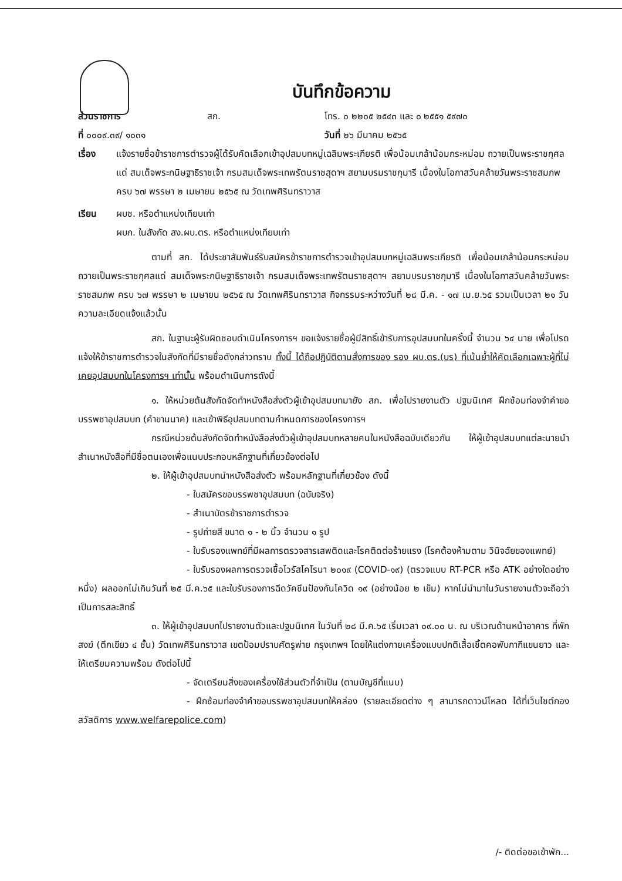บันทึกข้อความ
ส่วนราชการ สก. โทร. ๐ ๒๒๐๕ ๒๕๔๓ และ ๐ ๒๕๕๑ ๕๙๗๐
ที่ ๐๐๐๙.๓๙/ ๑๐๓๑ วันที่ ๒๖ มีนาคม ๒๕๖๕
เรื่อง แจ้งรายชื่อข้าราชการตำรวจผู้ได้รับคัดเลือกเข้าอุปสมบทหมู่เฉลิมพระเกียรติ เพื่อน้อมเกล้าน้อมกระหม่อม ถวายเป็นพระราชกุศลแด่ สมเด็จพระกนิษฐาธิราชเจ้า กรมสมเด็จพระเทพรัตนราชสุดาฯ สยามบรมราชกุมารี เนื่องในโอกาสวันคล้ายวันพระราชสมภพ ครบ ๖๗ พรรษา ๒ เมษายน ๒๕๖๕ ณ วัดเทพศิรินทราวาส
เรียน ผบช. หรือตำแหน่งเทียบเท่า
ผบก. ในสังกัด สง.ผบ.ตร. หรือตำแหน่งเทียบเท่า
ตามที่ สก. ได้ประชาสัมพันธ์รับสมัครข้าราชการตำรวจเข้าอุปสมบทหมู่เฉลิมพระเกียรติ เพื่อน้อมเกล้าน้อมกระหม่อมถวายเป็นพระราชกุศลแด่ สมเด็จพระกนิษฐาธิราชเจ้า กรมสมเด็จพระเทพรัตนราชสุดาฯ สยามบรมราชกุมารี เนื่องในโอกาสวันคล้ายวันพระราชสมภพ ครบ ๖๗ พรรษา ๒ เมษายน ๒๕๖๕ ณ วัดเทพศิรินทราวาส กิจกรรมระหว่างวันที่ ๒๘ มี.ค. - ๑๗ เม.ย.๖๕ รวมเป็นเวลา ๒๑ วัน ความละเอียดแจ้งแล้วนั้น
สก. ในฐานะผู้รับผิดชอบดำเนินโครงการฯ ขอแจ้งรายชื่อผู้มีสิทธิ์เข้ารับการอุปสมบทในครั้งนี้ จำนวน ๖๔ นาย เพื่อโปรดแจ้งให้ข้าราชการตำรวจในสังกัดที่มีรายชื่อดังกล่าวทราบ ทั้งนี้ ได้ถือปฏิบัติตามสั่งการของ รอง ผบ.ตร.(บร) ที่เน้นย้ำให้คัดเลือกเฉพาะผู้ที่ไม่เคยอุปสมบทในโครงการฯ เท่านั้น พร้อมดำเนินการดังนี้
๑. ให้หน่วยต้นสังกัดจัดทำหนังสือส่งตัวผู้เข้าอุปสมบทมายัง สก. เพื่อไปรายงานตัว ปฐมนิเทศ ฝึกซ้อมท่องจำคำขอบรรพชาอุปสมบท (คำขานนาค) และเข้าพิธีอุปสมบทตามกำหนดการของโครงการฯ
กรณีหน่วยต้นสังกัดจัดทำหนังสือส่งตัวผู้เข้าอุปสมบทหลายคนในหนังสือฉบับเดียวกัน ให้ผู้เข้าอุปสมบทแต่ละนายนำสำเนาหนังสือที่มีชื่อตนเองเพื่อแนบประกอบหลักฐานที่เกี่ยวข้องต่อไป
๒. ให้ผู้เข้าอุปสมบทนำหนังสือส่งตัว พร้อมหลักฐานที่เกี่ยวข้อง ดังนี้
- ใบสมัครขอบรรพชาอุปสมบท (ฉบับจริง)
- สำเนาบัตรข้าราชการตำรวจ
- รูปถ่ายสี ขนาด ๑ - ๒ นิ้ว จำนวน ๑ รูป
- ใบรับรองแพทย์ที่มีผลการตรวจสารเสพติดและโรคติดต่อร้ายแรง (โรคต้องห้ามตาม วินิจฉัยของแพทย์)
- ใบรับรองผลการตรวจเชื้อไวรัสโคโรนา ๒๐๑๙ (COVID-๑๙) (ตรวจแบบ RT-PCR หรือ ATK อย่างใดอย่างหนึ่ง) ผลออกไม่เกินวันที่ ๒๕ มี.ค.๖๕ และใบรับรองการฉีดวัคซีนป้องกันโควิด ๑๙ (อย่างน้อย ๒ เข็ม) หากไม่นำมาในวันรายงานตัวจะถือว่าเป็นการสละสิทธิ์
๓. ให้ผู้เข้าอุปสมบทไปรายงานตัวและปฐมนิเทศ ในวันที่ ๒๘ มี.ค.๖๕ เริ่มเวลา ๐๙.๐๐ น. ณ บริเวณด้านหน้าอาคาร ที่พักสงฆ์ (ตึกเขียว ๔ ชั้น) วัดเทพศิรินทราวาส เขตป้อมปราบศัตรูพ่าย กรุงเทพฯ โดยให้แต่งกายเครื่องแบบปกติเสื้อเชิ้ตคอพับกากีแขนยาว และให้เตรียมความพร้อม ดังต่อไปนี้
- จัดเตรียมสิ่งของเครื่องใช้ส่วนตัวที่จำเป็น (ตามบัญชีที่แนบ)
- ฝึกซ้อมท่องจำคำขอบรรพชาอุปสมบทให้คล่อง (รายละเอียดต่าง ๆ สามารถดาวน์โหลด ได้ที่เว็บไซต์กองสวัสดิการ www.welfarepolice.com)
/- ติดต่อขอเข้าพัก...